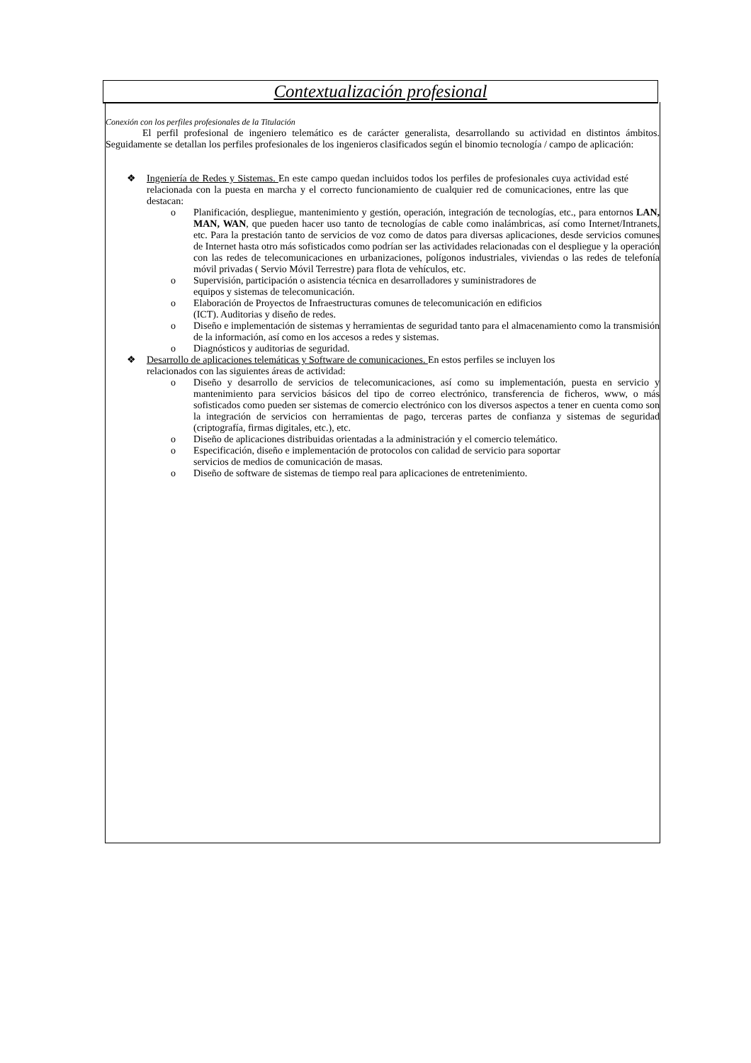Contextualización profesional
Conexión con los perfiles profesionales de la Titulación
El perfil profesional de ingeniero telemático es de carácter generalista, desarrollando su actividad en distintos ámbitos. Seguidamente se detallan los perfiles profesionales de los ingenieros clasificados según el binomio tecnología / campo de aplicación:
❖ Ingeniería de Redes y Sistemas. En este campo quedan incluidos todos los perfiles de profesionales cuya actividad esté relacionada con la puesta en marcha y el correcto funcionamiento de cualquier red de comunicaciones, entre las que destacan:
o Planificación, despliegue, mantenimiento y gestión, operación, integración de tecnologías, etc., para entornos LAN, MAN, WAN, que pueden hacer uso tanto de tecnologías de cable como inalámbricas, así como Internet/Intranets, etc. Para la prestación tanto de servicios de voz como de datos para diversas aplicaciones, desde servicios comunes de Internet hasta otro más sofisticados como podrían ser las actividades relacionadas con el despliegue y la operación con las redes de telecomunicaciones en urbanizaciones, polígonos industriales, viviendas o las redes de telefonía móvil privadas ( Servio Móvil Terrestre) para flota de vehículos, etc.
o Supervisión, participación o asistencia técnica en desarrolladores y suministradores de
equipos y sistemas de telecomunicación.
o Elaboración de Proyectos de Infraestructuras comunes de telecomunicación en edificios
(ICT). Auditorias y diseño de redes.
o Diseño e implementación de sistemas y herramientas de seguridad tanto para el almacenamiento como la transmisión de la información, así como en los accesos a redes y sistemas.
o Diagnósticos y auditorias de seguridad.
❖ Desarrollo de aplicaciones telemáticas y Software de comunicaciones. En estos perfiles se incluyen los
relacionados con las siguientes áreas de actividad:
o Diseño y desarrollo de servicios de telecomunicaciones, así como su implementación, puesta en servicio y mantenimiento para servicios básicos del tipo de correo electrónico, transferencia de ficheros, www, o más sofisticados como pueden ser sistemas de comercio electrónico con los diversos aspectos a tener en cuenta como son la integración de servicios con herramientas de pago, terceras partes de confianza y sistemas de seguridad (criptografía, firmas digitales, etc.), etc.
o Diseño de aplicaciones distribuidas orientadas a la administración y el comercio telemático.
o Especificación, diseño e implementación de protocolos con calidad de servicio para soportar
servicios de medios de comunicación de masas.
o Diseño de software de sistemas de tiempo real para aplicaciones de entretenimiento.